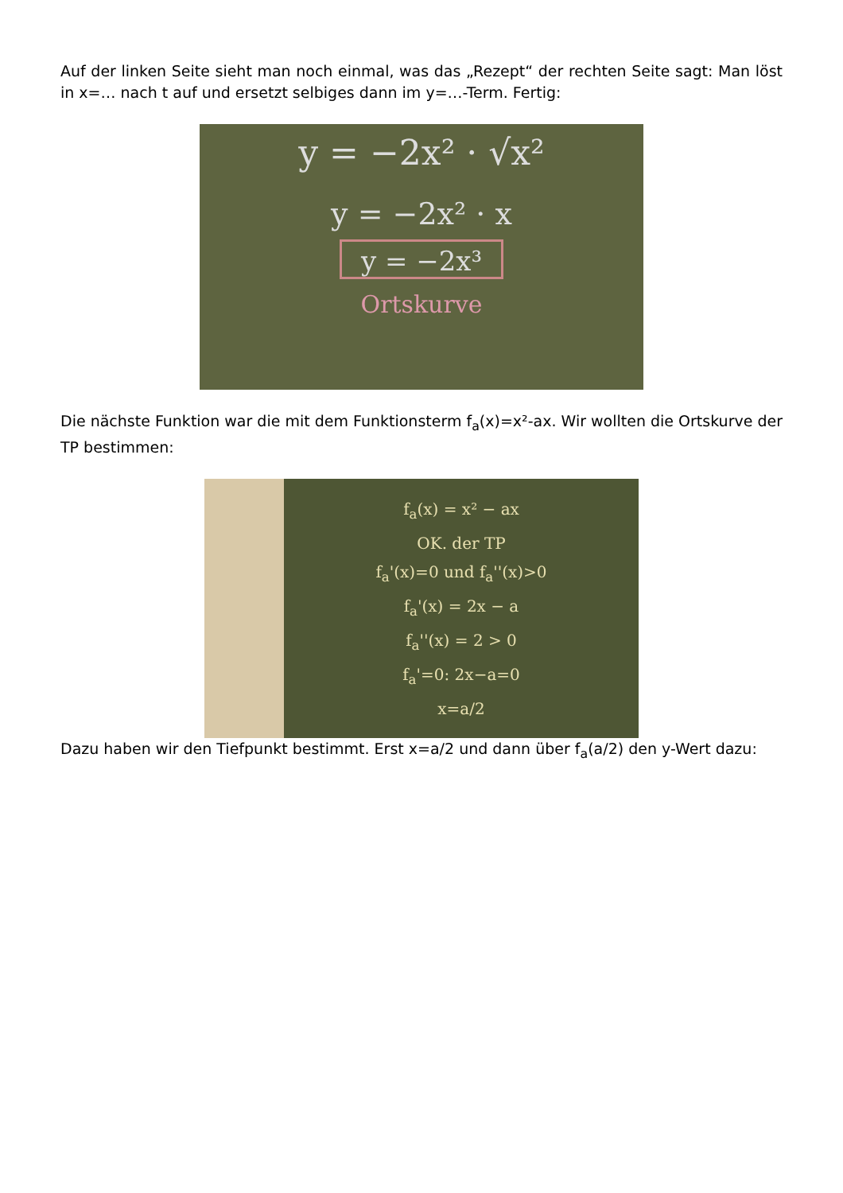Auf der linken Seite sieht man noch einmal, was das „Rezept“ der rechten Seite sagt: Man löst in x=… nach t auf und ersetzt selbiges dann im y=…-Term. Fertig:
y = −2x² · √x²
y = −2x² · x
y = −2x³
Ortskurve
Die nächste Funktion war die mit dem Funktionsterm f<sub>a</sub>(x)=x²-ax. Wir wollten die Ortskurve der TP bestimmen:
f<sub>a</sub>(x) = x² − ax
OK. der TP
f<sub>a</sub>'(x)=0 und f<sub>a</sub>''(x)>0
f<sub>a</sub>'(x) = 2x − a
f<sub>a</sub>''(x) = 2 > 0
f<sub>a</sub>'=0: 2x−a=0
x=a/2
Dazu haben wir den Tiefpunkt bestimmt. Erst x=a/2 und dann über f<sub>a</sub>(a/2) den y-Wert dazu: